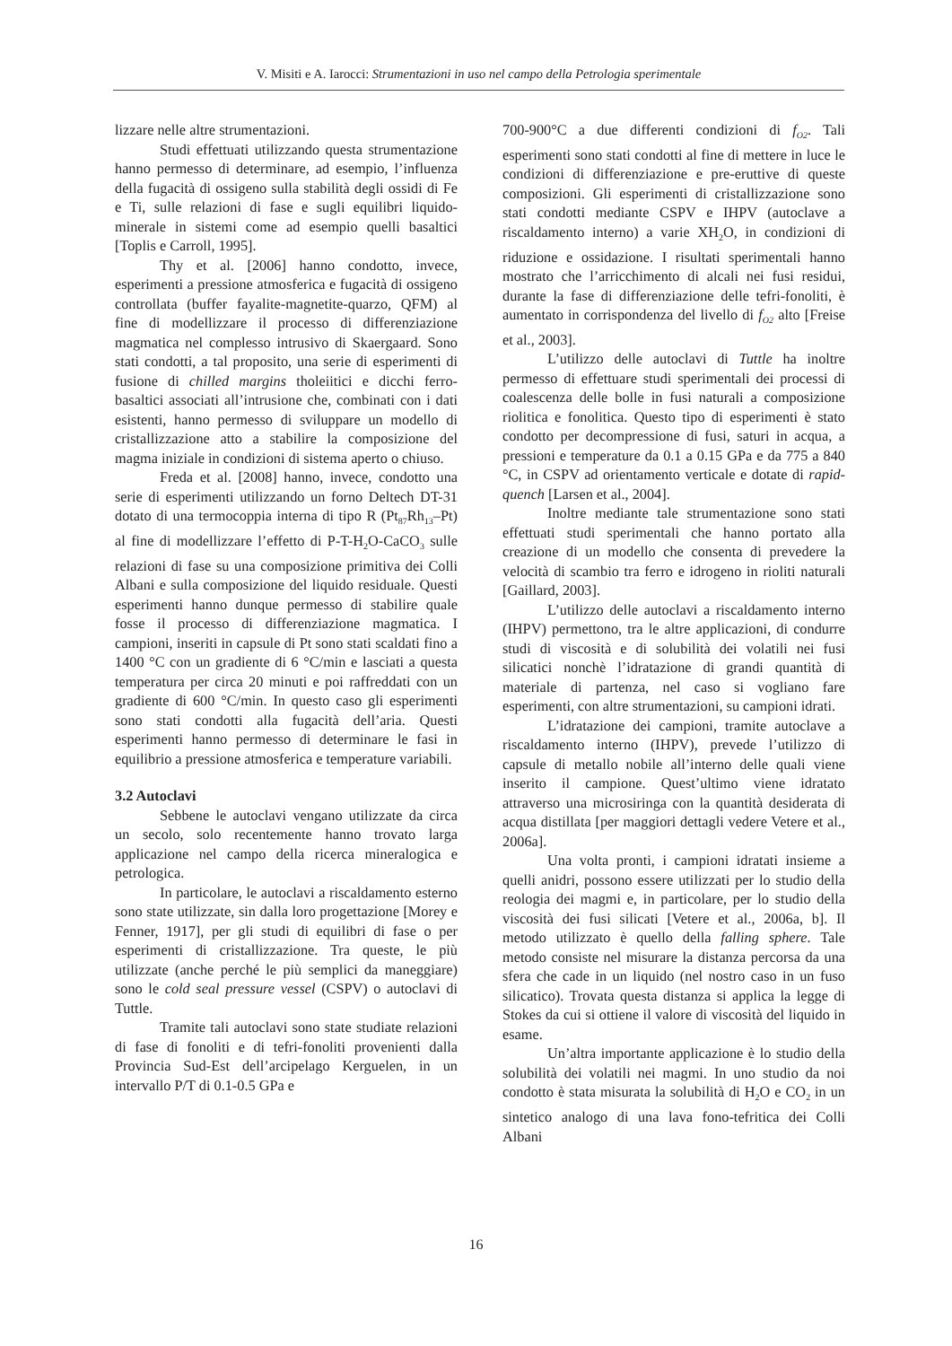V. Misiti e A. Iarocci: Strumentazioni in uso nel campo della Petrologia sperimentale
lizzare nelle altre strumentazioni.
Studi effettuati utilizzando questa strumentazione hanno permesso di determinare, ad esempio, l’influenza della fugacità di ossigeno sulla stabilità degli ossidi di Fe e Ti, sulle relazioni di fase e sugli equilibri liquido-minerale in sistemi come ad esempio quelli basaltici [Toplis e Carroll, 1995].
Thy et al. [2006] hanno condotto, invece, esperimenti a pressione atmosferica e fugacità di ossigeno controllata (buffer fayalite-magnetite-quarzo, QFM) al fine di modellizzare il processo di differenziazione magmatica nel complesso intrusivo di Skaergaard. Sono stati condotti, a tal proposito, una serie di esperimenti di fusione di chilled margins tholeiitici e dicchi ferro-basaltici associati all’intrusione che, combinati con i dati esistenti, hanno permesso di sviluppare un modello di cristallizzazione atto a stabilire la composizione del magma iniziale in condizioni di sistema aperto o chiuso.
Freda et al. [2008] hanno, invece, condotto una serie di esperimenti utilizzando un forno Deltech DT-31 dotato di una termocoppia interna di tipo R (Pt<sub>87</sub>Rh<sub>13</sub>–Pt) al fine di modellizzare l’effetto di P-T-H<sub>2</sub>O-CaCO<sub>3</sub> sulle relazioni di fase su una composizione primitiva dei Colli Albani e sulla composizione del liquido residuale. Questi esperimenti hanno dunque permesso di stabilire quale fosse il processo di differenziazione magmatica. I campioni, inseriti in capsule di Pt sono stati scaldati fino a 1400 °C con un gradiente di 6 °C/min e lasciati a questa temperatura per circa 20 minuti e poi raffreddati con un gradiente di 600 °C/min. In questo caso gli esperimenti sono stati condotti alla fugacità dell’aria. Questi esperimenti hanno permesso di determinare le fasi in equilibrio a pressione atmosferica e temperature variabili.
3.2 Autoclavi
Sebbene le autoclavi vengano utilizzate da circa un secolo, solo recentemente hanno trovato larga applicazione nel campo della ricerca mineralogica e petrologica.
In particolare, le autoclavi a riscaldamento esterno sono state utilizzate, sin dalla loro progettazione [Morey e Fenner, 1917], per gli studi di equilibri di fase o per esperimenti di cristallizzazione. Tra queste, le più utilizzate (anche perché le più semplici da maneggiare) sono le cold seal pressure vessel (CSPV) o autoclavi di Tuttle.
Tramite tali autoclavi sono state studiate relazioni di fase di fonoliti e di tefri-fonoliti provenienti dalla Provincia Sud-Est dell’arcipelago Kerguelen, in un intervallo P/T di 0.1-0.5 GPa e
700-900°C a due differenti condizioni di f<sub>O2</sub>. Tali esperimenti sono stati condotti al fine di mettere in luce le condizioni di differenziazione e pre-eruttive di queste composizioni. Gli esperimenti di cristallizzazione sono stati condotti mediante CSPV e IHPV (autoclave a riscaldamento interno) a varie XH<sub>2</sub>O, in condizioni di riduzione e ossidazione. I risultati sperimentali hanno mostrato che l’arricchimento di alcali nei fusi residui, durante la fase di differenziazione delle tefri-fonoliti, è aumentato in corrispondenza del livello di f<sub>O2</sub> alto [Freise et al., 2003].
L’utilizzo delle autoclavi di Tuttle ha inoltre permesso di effettuare studi sperimentali dei processi di coalescenza delle bolle in fusi naturali a composizione riolitica e fonolitica. Questo tipo di esperimenti è stato condotto per decompressione di fusi, saturi in acqua, a pressioni e temperature da 0.1 a 0.15 GPa e da 775 a 840 °C, in CSPV ad orientamento verticale e dotate di rapid-quench [Larsen et al., 2004].
Inoltre mediante tale strumentazione sono stati effettuati studi sperimentali che hanno portato alla creazione di un modello che consenta di prevedere la velocità di scambio tra ferro e idrogeno in rioliti naturali [Gaillard, 2003].
L’utilizzo delle autoclavi a riscaldamento interno (IHPV) permettono, tra le altre applicazioni, di condurre studi di viscosità e di solubilità dei volatili nei fusi silicatici nonchè l’idratazione di grandi quantità di materiale di partenza, nel caso si vogliano fare esperimenti, con altre strumentazioni, su campioni idrati.
L’idratazione dei campioni, tramite autoclave a riscaldamento interno (IHPV), prevede l’utilizzo di capsule di metallo nobile all’interno delle quali viene inserito il campione. Quest’ultimo viene idratato attraverso una microsiringa con la quantità desiderata di acqua distillata [per maggiori dettagli vedere Vetere et al., 2006a].
Una volta pronti, i campioni idratati insieme a quelli anidri, possono essere utilizzati per lo studio della reologia dei magmi e, in particolare, per lo studio della viscosità dei fusi silicati [Vetere et al., 2006a, b]. Il metodo utilizzato è quello della falling sphere. Tale metodo consiste nel misurare la distanza percorsa da una sfera che cade in un liquido (nel nostro caso in un fuso silicatico). Trovata questa distanza si applica la legge di Stokes da cui si ottiene il valore di viscosità del liquido in esame.
Un’altra importante applicazione è lo studio della solubilità dei volatili nei magmi. In uno studio da noi condotto è stata misurata la solubilità di H<sub>2</sub>O e CO<sub>2</sub> in un sintetico analogo di una lava fono-tefritica dei Colli Albani
16